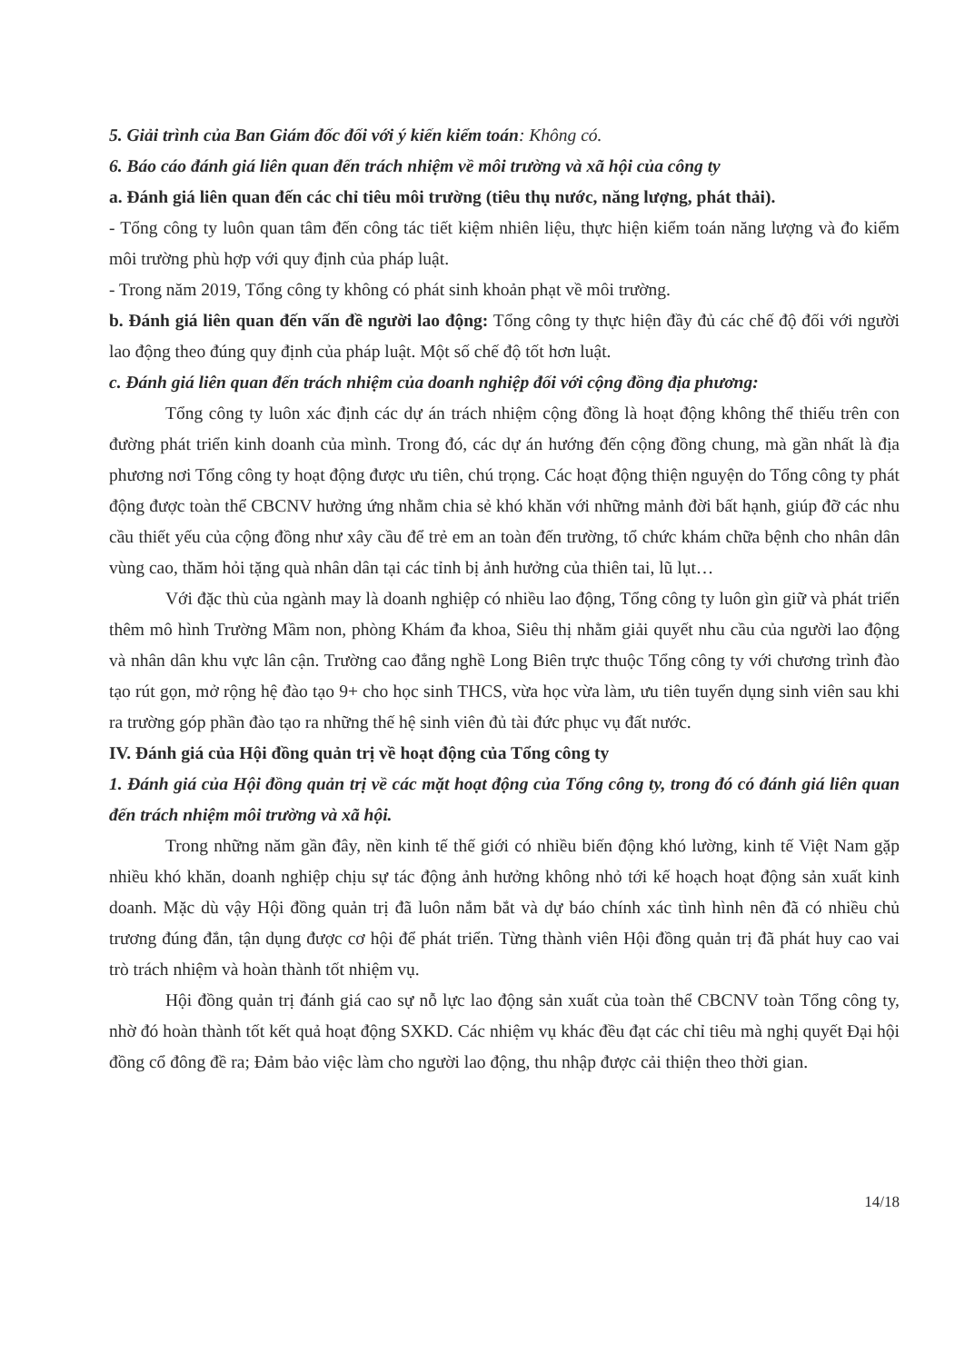5. Giải trình của Ban Giám đốc đối với ý kiến kiểm toán: Không có.
6. Báo cáo đánh giá liên quan đến trách nhiệm về môi trường và xã hội của công ty
a. Đánh giá liên quan đến các chỉ tiêu môi trường (tiêu thụ nước, năng lượng, phát thải).
- Tổng công ty luôn quan tâm đến công tác tiết kiệm nhiên liệu, thực hiện kiểm toán năng lượng và đo kiểm môi trường phù hợp với quy định của pháp luật.
- Trong năm 2019, Tổng công ty không có phát sinh khoản phạt về môi trường.
b. Đánh giá liên quan đến vấn đề người lao động: Tổng công ty thực hiện đầy đủ các chế độ đối với người lao động theo đúng quy định của pháp luật. Một số chế độ tốt hơn luật.
c. Đánh giá liên quan đến trách nhiệm của doanh nghiệp đối với cộng đồng địa phương:
Tổng công ty luôn xác định các dự án trách nhiệm cộng đồng là hoạt động không thể thiếu trên con đường phát triển kinh doanh của mình. Trong đó, các dự án hướng đến cộng đồng chung, mà gần nhất là địa phương nơi Tổng công ty hoạt động được ưu tiên, chú trọng. Các hoạt động thiện nguyện do Tổng công ty phát động được toàn thể CBCNV hưởng ứng nhằm chia sẻ khó khăn với những mảnh đời bất hạnh, giúp đỡ các nhu cầu thiết yếu của cộng đồng như xây cầu để trẻ em an toàn đến trường, tổ chức khám chữa bệnh cho nhân dân vùng cao, thăm hỏi tặng quà nhân dân tại các tỉnh bị ảnh hưởng của thiên tai, lũ lụt…
Với đặc thù của ngành may là doanh nghiệp có nhiều lao động, Tổng công ty luôn gìn giữ và phát triển thêm mô hình Trường Mầm non, phòng Khám đa khoa, Siêu thị nhằm giải quyết nhu cầu của người lao động và nhân dân khu vực lân cận. Trường cao đẳng nghề Long Biên trực thuộc Tổng công ty với chương trình đào tạo rút gọn, mở rộng hệ đào tạo 9+ cho học sinh THCS, vừa học vừa làm, ưu tiên tuyển dụng sinh viên sau khi ra trường góp phần đào tạo ra những thế hệ sinh viên đủ tài đức phục vụ đất nước.
IV. Đánh giá của Hội đồng quản trị về hoạt động của Tổng công ty
1. Đánh giá của Hội đồng quản trị về các mặt hoạt động của Tổng công ty, trong đó có đánh giá liên quan đến trách nhiệm môi trường và xã hội.
Trong những năm gần đây, nền kinh tế thế giới có nhiều biến động khó lường, kinh tế Việt Nam gặp nhiều khó khăn, doanh nghiệp chịu sự tác động ảnh hưởng không nhỏ tới kế hoạch hoạt động sản xuất kinh doanh. Mặc dù vậy Hội đồng quản trị đã luôn nắm bắt và dự báo chính xác tình hình nên đã có nhiều chủ trương đúng đắn, tận dụng được cơ hội để phát triển. Từng thành viên Hội đồng quản trị đã phát huy cao vai trò trách nhiệm và hoàn thành tốt nhiệm vụ.
Hội đồng quản trị đánh giá cao sự nỗ lực lao động sản xuất của toàn thể CBCNV toàn Tổng công ty, nhờ đó hoàn thành tốt kết quả hoạt động SXKD. Các nhiệm vụ khác đều đạt các chỉ tiêu mà nghị quyết Đại hội đồng cổ đông đề ra; Đảm bảo việc làm cho người lao động, thu nhập được cải thiện theo thời gian.
14/18